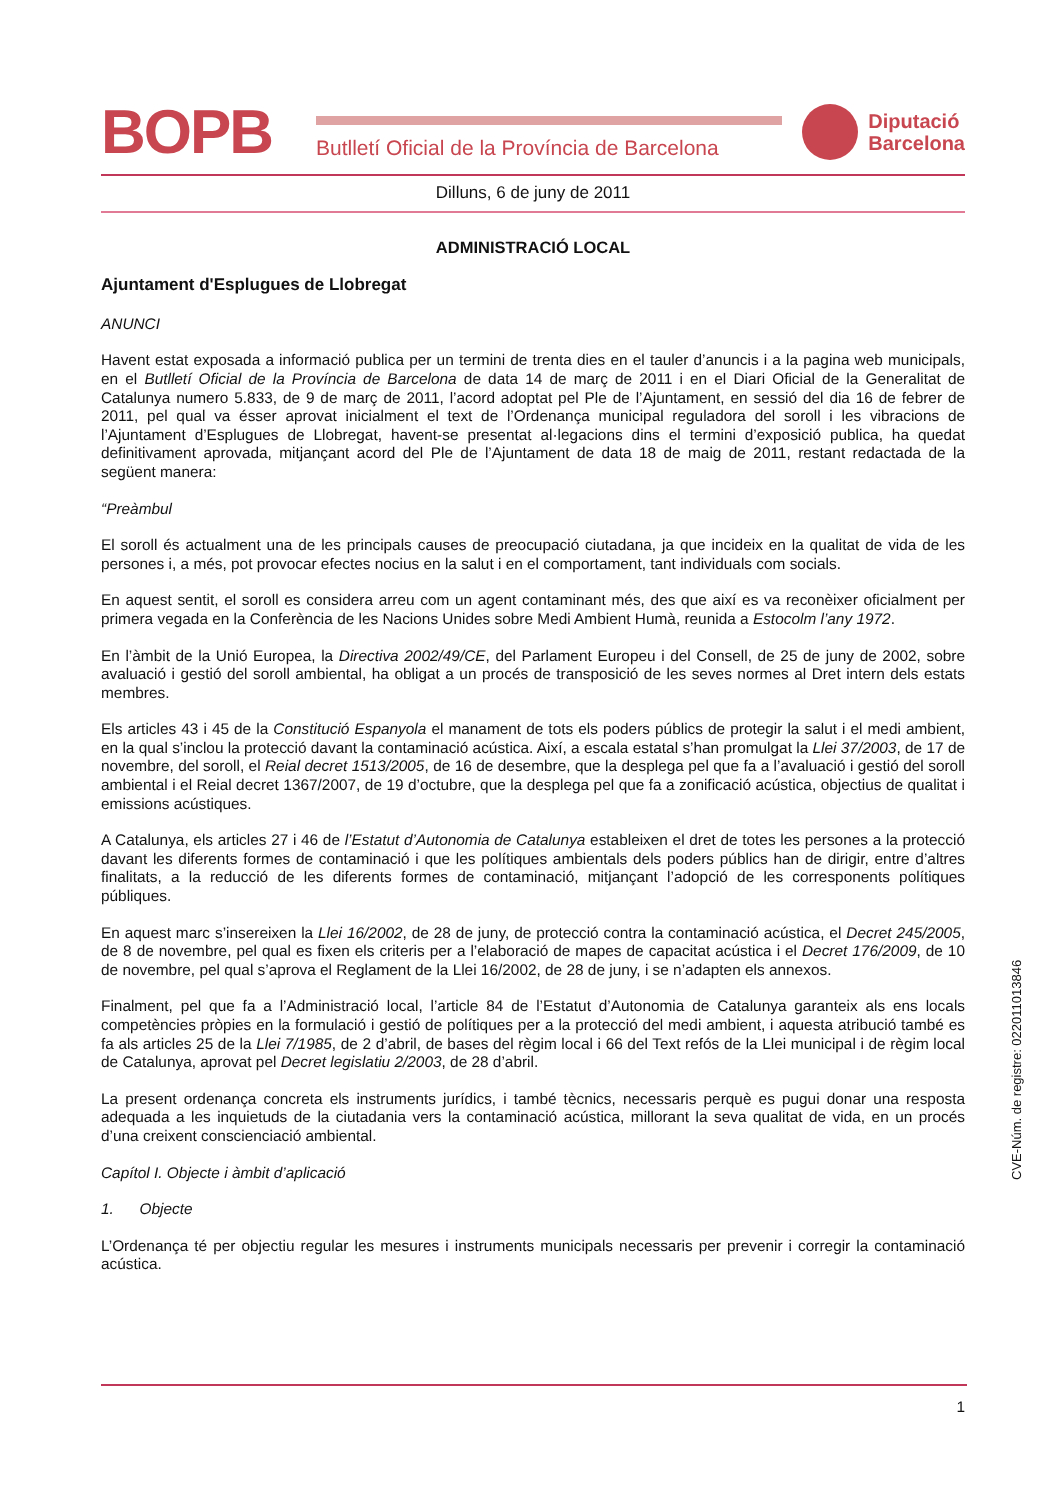BOPB
Butlletí Oficial de la Província de Barcelona
Diputació
Barcelona
Dilluns, 6 de juny de 2011
ADMINISTRACIÓ LOCAL
Ajuntament d'Esplugues de Llobregat
ANUNCI
Havent estat exposada a informació publica per un termini de trenta dies en el tauler d’anuncis i a la pagina web municipals, en el Butlletí Oficial de la Província de Barcelona de data 14 de març de 2011 i en el Diari Oficial de la Generalitat de Catalunya numero 5.833, de 9 de març de 2011, l’acord adoptat pel Ple de l’Ajuntament, en sessió del dia 16 de febrer de 2011, pel qual va ésser aprovat inicialment el text de l’Ordenança municipal reguladora del soroll i les vibracions de l’Ajuntament d’Esplugues de Llobregat, havent-se presentat al·legacions dins el termini d’exposició publica, ha quedat definitivament aprovada, mitjançant acord del Ple de l’Ajuntament de data 18 de maig de 2011, restant redactada de la següent manera:
“Preàmbul
El soroll és actualment una de les principals causes de preocupació ciutadana, ja que incideix en la qualitat de vida de les persones i, a més, pot provocar efectes nocius en la salut i en el comportament, tant individuals com socials.
En aquest sentit, el soroll es considera arreu com un agent contaminant més, des que així es va reconèixer oficialment per primera vegada en la Conferència de les Nacions Unides sobre Medi Ambient Humà, reunida a Estocolm l’any 1972.
En l’àmbit de la Unió Europea, la Directiva 2002/49/CE, del Parlament Europeu i del Consell, de 25 de juny de 2002, sobre avaluació i gestió del soroll ambiental, ha obligat a un procés de transposició de les seves normes al Dret intern dels estats membres.
Els articles 43 i 45 de la Constitució Espanyola el manament de tots els poders públics de protegir la salut i el medi ambient, en la qual s’inclou la protecció davant la contaminació acústica. Així, a escala estatal s’han promulgat la Llei 37/2003, de 17 de novembre, del soroll, el Reial decret 1513/2005, de 16 de desembre, que la desplega pel que fa a l’avaluació i gestió del soroll ambiental i el Reial decret 1367/2007, de 19 d’octubre, que la desplega pel que fa a zonificació acústica, objectius de qualitat i emissions acústiques.
A Catalunya, els articles 27 i 46 de l’Estatut d’Autonomia de Catalunya estableixen el dret de totes les persones a la protecció davant les diferents formes de contaminació i que les polítiques ambientals dels poders públics han de dirigir, entre d’altres finalitats, a la reducció de les diferents formes de contaminació, mitjançant l’adopció de les corresponents polítiques públiques.
En aquest marc s’insereixen la Llei 16/2002, de 28 de juny, de protecció contra la contaminació acústica, el Decret 245/2005, de 8 de novembre, pel qual es fixen els criteris per a l’elaboració de mapes de capacitat acústica i el Decret 176/2009, de 10 de novembre, pel qual s’aprova el Reglament de la Llei 16/2002, de 28 de juny, i se n’adapten els annexos.
Finalment, pel que fa a l’Administració local, l’article 84 de l’Estatut d’Autonomia de Catalunya garanteix als ens locals competències pròpies en la formulació i gestió de polítiques per a la protecció del medi ambient, i aquesta atribució també es fa als articles 25 de la Llei 7/1985, de 2 d’abril, de bases del règim local i 66 del Text refós de la Llei municipal i de règim local de Catalunya, aprovat pel Decret legislatiu 2/2003, de 28 d’abril.
La present ordenança concreta els instruments jurídics, i també tècnics, necessaris perquè es pugui donar una resposta adequada a les inquietuds de la ciutadania vers la contaminació acústica, millorant la seva qualitat de vida, en un procés d’una creixent conscienciació ambiental.
Capítol I. Objecte i àmbit d’aplicació
1. Objecte
L’Ordenança té per objectiu regular les mesures i instruments municipals necessaris per prevenir i corregir la contaminació acústica.
CVE-Núm. de registre: 022011013846
1